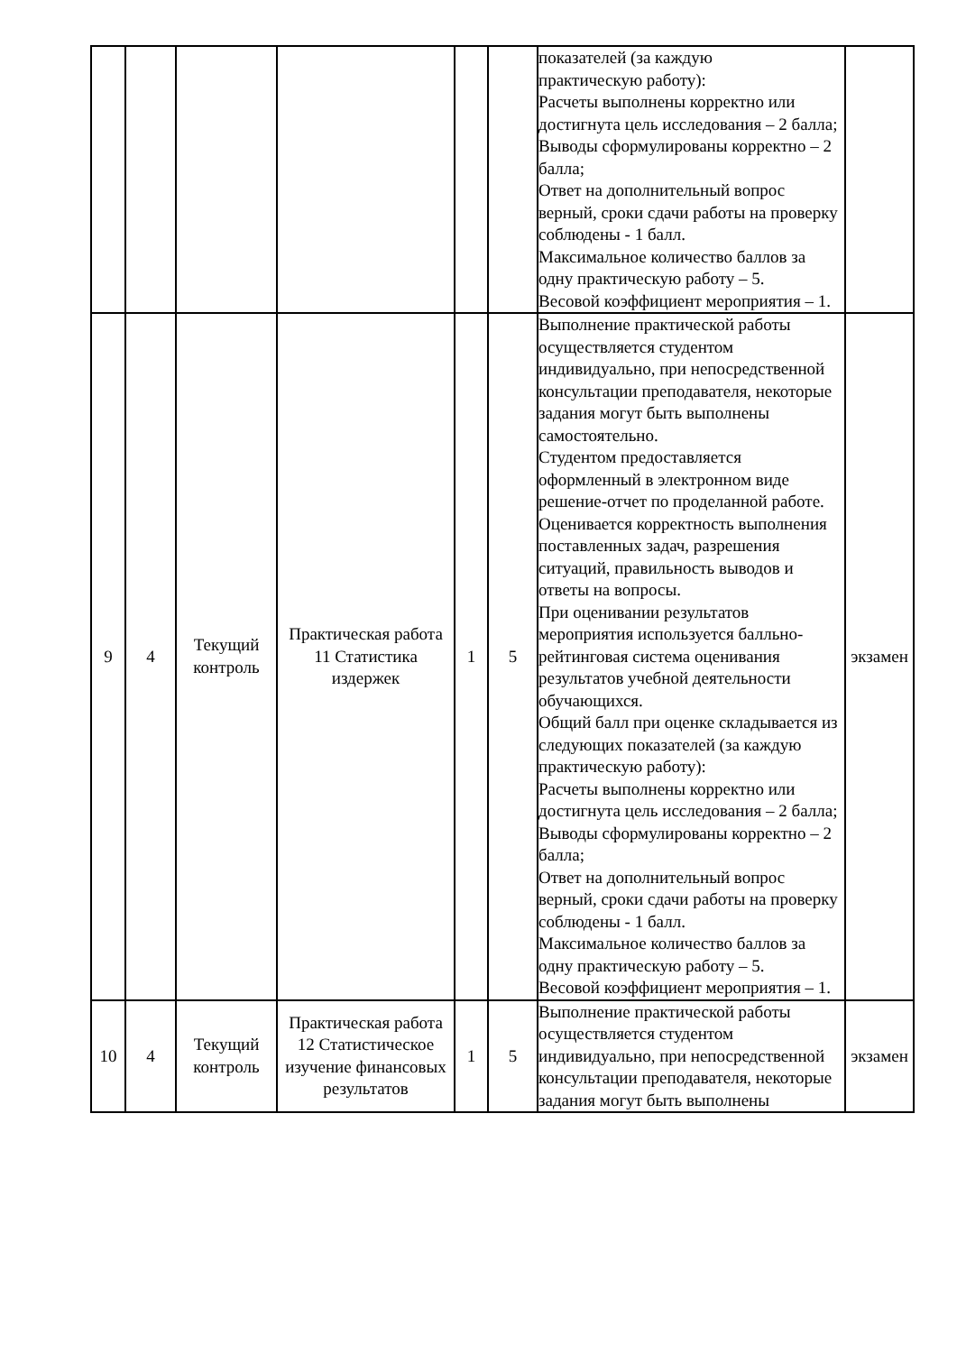| | | | | | | показателей (за каждую практическую работу): Расчеты выполнены корректно или достигнута цель исследования – 2 балла; Выводы сформулированы корректно – 2 балла; Ответ на дополнительный вопрос верный, сроки сдачи работы на проверку соблюдены - 1 балл. Максимальное количество баллов за одну практическую работу – 5. Весовой коэффициент мероприятия – 1. | |
| 9 | 4 | Текущий контроль | Практическая работа 11 Статистика издержек | 1 | 5 | Выполнение практической работы осуществляется студентом индивидуально, при непосредственной консультации преподавателя, некоторые задания могут быть выполнены самостоятельно. Студентом предоставляется оформленный в электронном виде решение-отчет по проделанной работе. Оценивается корректность выполнения поставленных задач, разрешения ситуаций, правильность выводов и ответы на вопросы. При оценивании результатов мероприятия используется балльно-рейтинговая система оценивания результатов учебной деятельности обучающихся. Общий балл при оценке складывается из следующих показателей (за каждую практическую работу): Расчеты выполнены корректно или достигнута цель исследования – 2 балла; Выводы сформулированы корректно – 2 балла; Ответ на дополнительный вопрос верный, сроки сдачи работы на проверку соблюдены - 1 балл. Максимальное количество баллов за одну практическую работу – 5. Весовой коэффициент мероприятия – 1. | экзамен |
| 10 | 4 | Текущий контроль | Практическая работа 12 Статистическое изучение финансовых результатов | 1 | 5 | Выполнение практической работы осуществляется студентом индивидуально, при непосредственной консультации преподавателя, некоторые задания могут быть выполнены | экзамен |